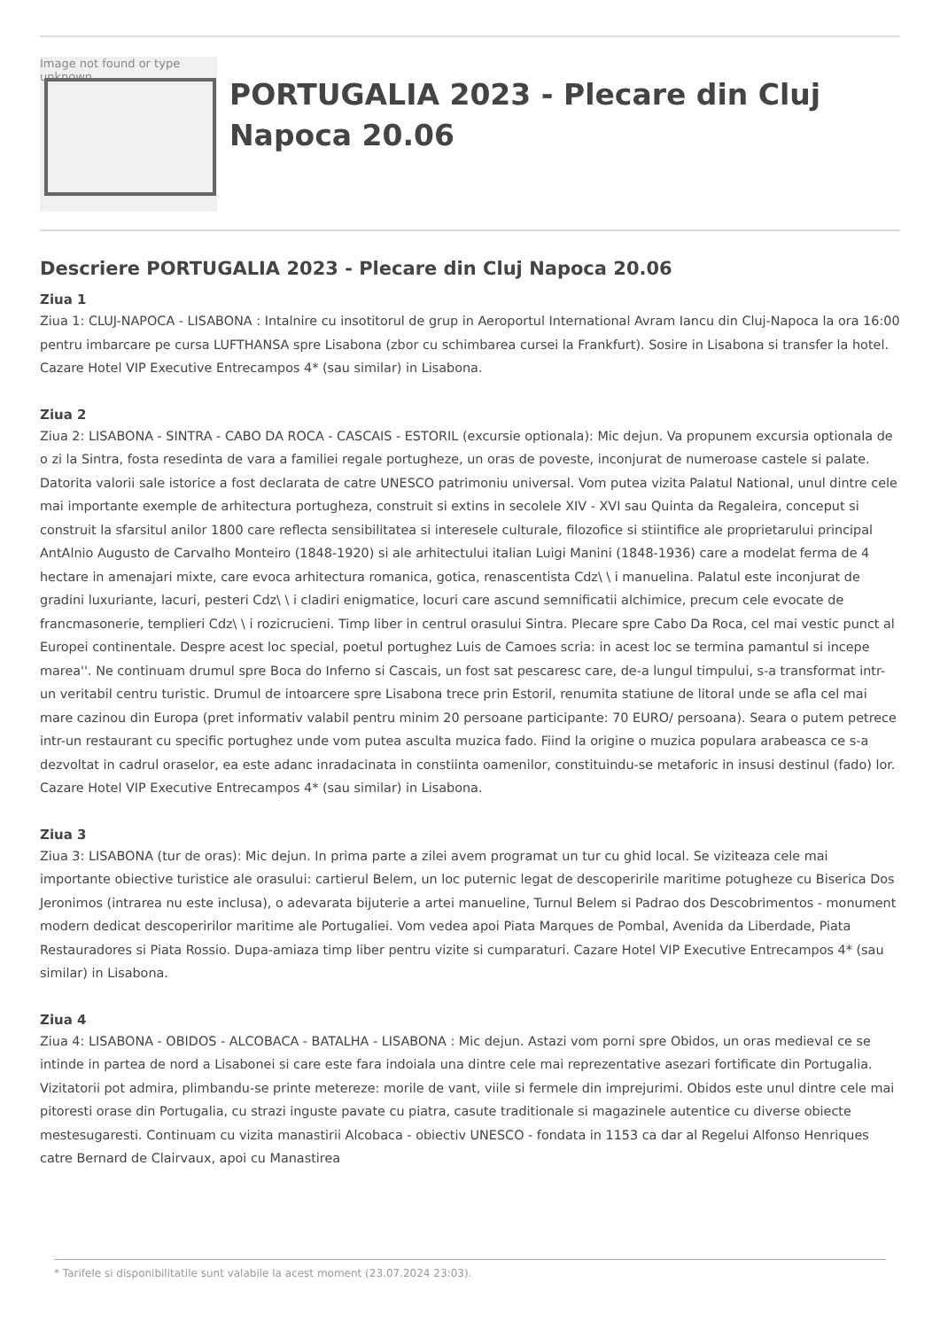Image not found or type unknown
PORTUGALIA 2023 - Plecare din Cluj Napoca 20.06
Descriere PORTUGALIA 2023 - Plecare din Cluj Napoca 20.06
Ziua 1
Ziua 1: CLUJ-NAPOCA - LISABONA : Intalnire cu insotitorul de grup in Aeroportul International Avram Iancu din Cluj-Napoca la ora 16:00 pentru imbarcare pe cursa LUFTHANSA spre Lisabona (zbor cu schimbarea cursei la Frankfurt). Sosire in Lisabona si transfer la hotel. Cazare Hotel VIP Executive Entrecampos 4* (sau similar) in Lisabona.
Ziua 2
Ziua 2: LISABONA - SINTRA - CABO DA ROCA - CASCAIS - ESTORIL (excursie optionala): Mic dejun. Va propunem excursia optionala de o zi la Sintra, fosta resedinta de vara a familiei regale portugheze, un oras de poveste, inconjurat de numeroase castele si palate. Datorita valorii sale istorice a fost declarata de catre UNESCO patrimoniu universal. Vom putea vizita Palatul National, unul dintre cele mai importante exemple de arhitectura portugheza, construit si extins in secolele XIV - XVI sau Quinta da Regaleira, conceput si construit la sfarsitul anilor 1800 care reflecta sensibilitatea si interesele culturale, filozofice si stiintifice ale proprietarului principal AntAlnio Augusto de Carvalho Monteiro (1848-1920) si ale arhitectului italian Luigi Manini (1848-1936) care a modelat ferma de 4 hectare in amenajari mixte, care evoca arhitectura romanica, gotica, renascentista Cdz\ \ i manuelina. Palatul este inconjurat de gradini luxuriante, lacuri, pesteri Cdz\ \ i cladiri enigmatice, locuri care ascund semnificatii alchimice, precum cele evocate de francmasonerie, templieri Cdz\ \ i rozicrucieni. Timp liber in centrul orasului Sintra. Plecare spre Cabo Da Roca, cel mai vestic punct al Europei continentale. Despre acest loc special, poetul portughez Luis de Camoes scria: in acest loc se termina pamantul si incepe marea''. Ne continuam drumul spre Boca do Inferno si Cascais, un fost sat pescaresc care, de-a lungul timpului, s-a transformat intr-un veritabil centru turistic. Drumul de intoarcere spre Lisabona trece prin Estoril, renumita statiune de litoral unde se afla cel mai mare cazinou din Europa (pret informativ valabil pentru minim 20 persoane participante: 70 EURO/ persoana). Seara o putem petrece intr-un restaurant cu specific portughez unde vom putea asculta muzica fado. Fiind la origine o muzica populara arabeasca ce s-a dezvoltat in cadrul oraselor, ea este adanc inradacinata in constiinta oamenilor, constituindu-se metaforic in insusi destinul (fado) lor. Cazare Hotel VIP Executive Entrecampos 4* (sau similar) in Lisabona.
Ziua 3
Ziua 3: LISABONA (tur de oras): Mic dejun. In prima parte a zilei avem programat un tur cu ghid local. Se viziteaza cele mai importante obiective turistice ale orasului: cartierul Belem, un loc puternic legat de descoperirile maritime potugheze cu Biserica Dos Jeronimos (intrarea nu este inclusa), o adevarata bijuterie a artei manueline, Turnul Belem si Padrao dos Descobrimentos - monument modern dedicat descoperirilor maritime ale Portugaliei. Vom vedea apoi Piata Marques de Pombal, Avenida da Liberdade, Piata Restauradores si Piata Rossio. Dupa-amiaza timp liber pentru vizite si cumparaturi. Cazare Hotel VIP Executive Entrecampos 4* (sau similar) in Lisabona.
Ziua 4
Ziua 4: LISABONA - OBIDOS - ALCOBACA - BATALHA - LISABONA : Mic dejun. Astazi vom porni spre Obidos, un oras medieval ce se intinde in partea de nord a Lisabonei si care este fara indoiala una dintre cele mai reprezentative asezari fortificate din Portugalia. Vizitatorii pot admira, plimbandu-se printe metereze: morile de vant, viile si fermele din imprejurimi. Obidos este unul dintre cele mai pitoresti orase din Portugalia, cu strazi inguste pavate cu piatra, casute traditionale si magazinele autentice cu diverse obiecte mestesugaresti. Continuam cu vizita manastirii Alcobaca - obiectiv UNESCO - fondata in 1153 ca dar al Regelui Alfonso Henriques catre Bernard de Clairvaux, apoi cu Manastirea
* Tarifele si disponibilitatile sunt valabile la acest moment (23.07.2024 23:03).